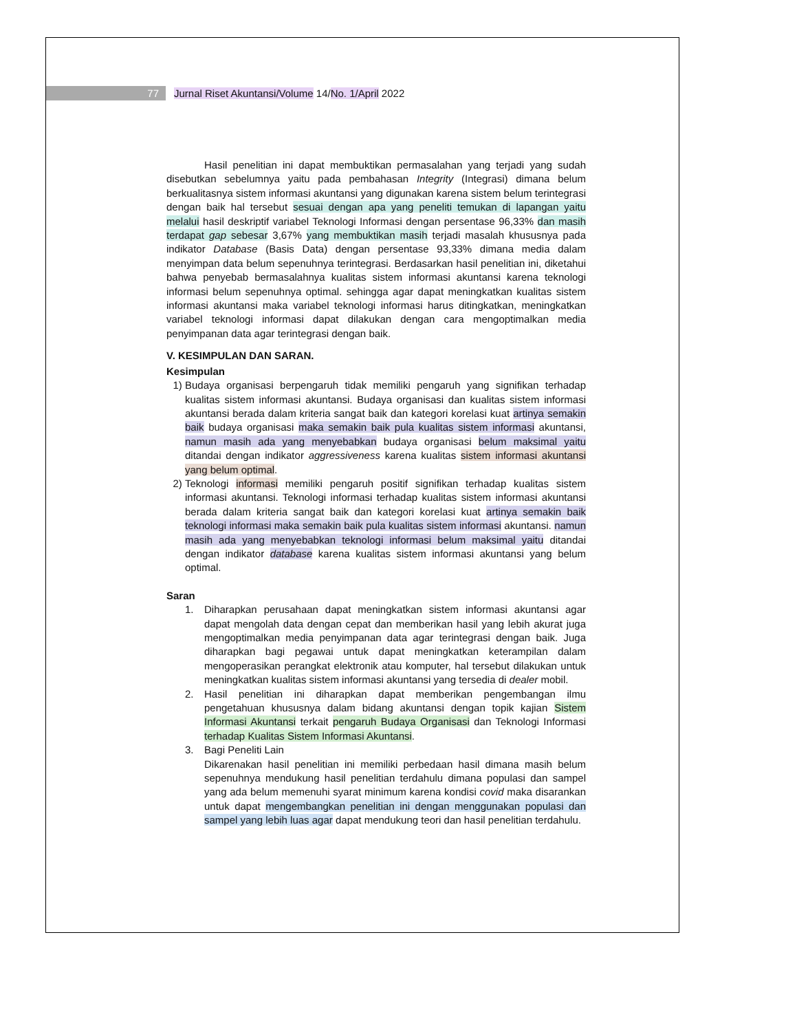77 Jurnal Riset Akuntansi/Volume 14/No. 1/April 2022
Hasil penelitian ini dapat membuktikan permasalahan yang terjadi yang sudah disebutkan sebelumnya yaitu pada pembahasan Integrity (Integrasi) dimana belum berkualitasnya sistem informasi akuntansi yang digunakan karena sistem belum terintegrasi dengan baik hal tersebut sesuai dengan apa yang peneliti temukan di lapangan yaitu melalui hasil deskriptif variabel Teknologi Informasi dengan persentase 96,33% dan masih terdapat gap sebesar 3,67% yang membuktikan masih terjadi masalah khususnya pada indikator Database (Basis Data) dengan persentase 93,33% dimana media dalam menyimpan data belum sepenuhnya terintegrasi. Berdasarkan hasil penelitian ini, diketahui bahwa penyebab bermasalahnya kualitas sistem informasi akuntansi karena teknologi informasi belum sepenuhnya optimal. sehingga agar dapat meningkatkan kualitas sistem informasi akuntansi maka variabel teknologi informasi harus ditingkatkan, meningkatkan variabel teknologi informasi dapat dilakukan dengan cara mengoptimalkan media penyimpanan data agar terintegrasi dengan baik.
V. KESIMPULAN DAN SARAN.
Kesimpulan
1) Budaya organisasi berpengaruh tidak memiliki pengaruh yang signifikan terhadap kualitas sistem informasi akuntansi. Budaya organisasi dan kualitas sistem informasi akuntansi berada dalam kriteria sangat baik dan kategori korelasi kuat artinya semakin baik budaya organisasi maka semakin baik pula kualitas sistem informasi akuntansi, namun masih ada yang menyebabkan budaya organisasi belum maksimal yaitu ditandai dengan indikator aggressiveness karena kualitas sistem informasi akuntansi yang belum optimal.
2) Teknologi informasi memiliki pengaruh positif signifikan terhadap kualitas sistem informasi akuntansi. Teknologi informasi terhadap kualitas sistem informasi akuntansi berada dalam kriteria sangat baik dan kategori korelasi kuat artinya semakin baik teknologi informasi maka semakin baik pula kualitas sistem informasi akuntansi. namun masih ada yang menyebabkan teknologi informasi belum maksimal yaitu ditandai dengan indikator database karena kualitas sistem informasi akuntansi yang belum optimal.
Saran
1. Diharapkan perusahaan dapat meningkatkan sistem informasi akuntansi agar dapat mengolah data dengan cepat dan memberikan hasil yang lebih akurat juga mengoptimalkan media penyimpanan data agar terintegrasi dengan baik. Juga diharapkan bagi pegawai untuk dapat meningkatkan keterampilan dalam mengoperasikan perangkat elektronik atau komputer, hal tersebut dilakukan untuk meningkatkan kualitas sistem informasi akuntansi yang tersedia di dealer mobil.
2. Hasil penelitian ini diharapkan dapat memberikan pengembangan ilmu pengetahuan khususnya dalam bidang akuntansi dengan topik kajian Sistem Informasi Akuntansi terkait pengaruh Budaya Organisasi dan Teknologi Informasi terhadap Kualitas Sistem Informasi Akuntansi.
3. Bagi Peneliti Lain
Dikarenakan hasil penelitian ini memiliki perbedaan hasil dimana masih belum sepenuhnya mendukung hasil penelitian terdahulu dimana populasi dan sampel yang ada belum memenuhi syarat minimum karena kondisi covid maka disarankan untuk dapat mengembangkan penelitian ini dengan menggunakan populasi dan sampel yang lebih luas agar dapat mendukung teori dan hasil penelitian terdahulu.